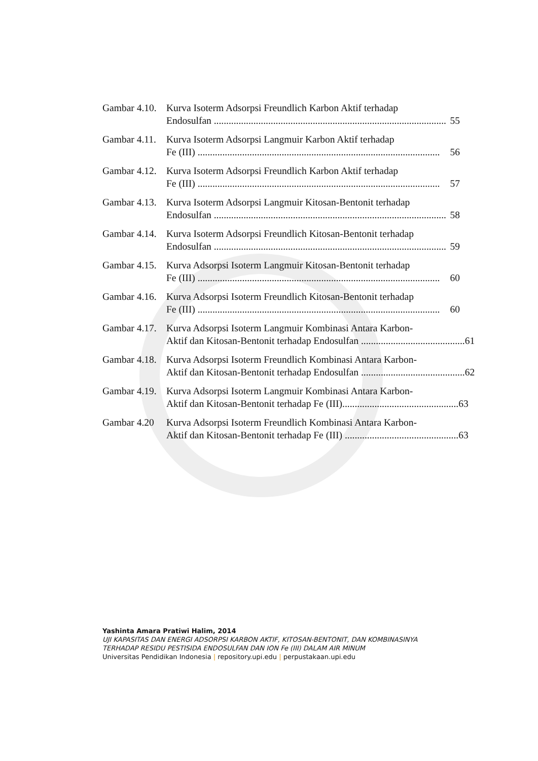Gambar 4.10.
Kurva Isoterm Adsorpsi Freundlich Karbon Aktif terhadap
Endosulfan .............................................................................................. 55
Gambar 4.11.
Kurva Isoterm Adsorpsi Langmuir Karbon Aktif terhadap
Fe (III) .................................................................................................. 56
Gambar 4.12.
Kurva Isoterm Adsorpsi Freundlich Karbon Aktif terhadap
Fe (III) .................................................................................................. 57
Gambar 4.13.
Kurva Isoterm Adsorpsi Langmuir Kitosan-Bentonit terhadap
Endosulfan .............................................................................................. 58
Gambar 4.14.
Kurva Isoterm Adsorpsi Freundlich Kitosan-Bentonit terhadap
Endosulfan .............................................................................................. 59
Gambar 4.15.
Kurva Adsorpsi Isoterm Langmuir Kitosan-Bentonit terhadap
Fe (III) .................................................................................................. 60
Gambar 4.16.
Kurva Adsorpsi Isoterm Freundlich Kitosan-Bentonit terhadap
Fe (III) .................................................................................................. 60
Gambar 4.17.
Kurva Adsorpsi Isoterm Langmuir Kombinasi Antara Karbon-
Aktif dan Kitosan-Bentonit terhadap Endosulfan .......................................... 61
Gambar 4.18.
Kurva Adsorpsi Isoterm Freundlich Kombinasi Antara Karbon-
Aktif dan Kitosan-Bentonit terhadap Endosulfan .......................................... 62
Gambar 4.19.
Kurva Adsorpsi Isoterm Langmuir Kombinasi Antara Karbon-
Aktif dan Kitosan-Bentonit terhadap Fe (III)............................................... 63
Gambar 4.20
Kurva Adsorpsi Isoterm Freundlich Kombinasi Antara Karbon-
Aktif dan Kitosan-Bentonit terhadap Fe (III) .............................................. 63
Yashinta Amara Pratiwi Halim, 2014
UJI KAPASITAS DAN ENERGI ADSORPSI KARBON AKTIF, KITOSAN-BENTONIT, DAN KOMBINASINYA
TERHADAP RESIDU PESTISIDA ENDOSULFAN DAN ION Fe (III) DALAM AIR MINUM
Universitas Pendidikan Indonesia | repository.upi.edu | perpustakaan.upi.edu